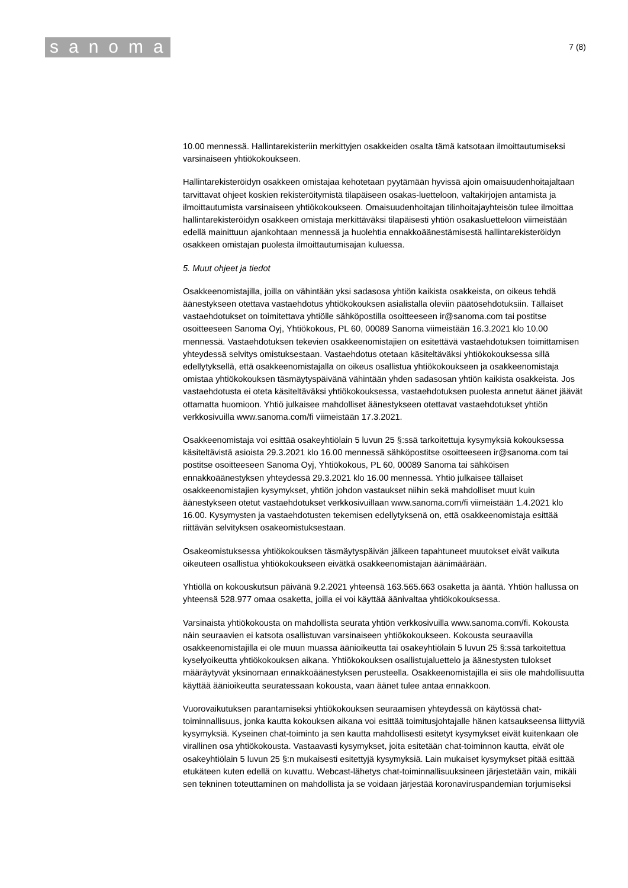sanoma
7 (8)
10.00 mennessä. Hallintarekisteriin merkittyjen osakkeiden osalta tämä katsotaan ilmoittautumiseksi varsinaiseen yhtiökokoukseen.
Hallintarekisteröidyn osakkeen omistajaa kehotetaan pyytämään hyvissä ajoin omaisuudenhoitajaltaan tarvittavat ohjeet koskien rekisteröitymistä tilapäiseen osakas-luetteloon, valtakirjojen antamista ja ilmoittautumista varsinaiseen yhtiökokoukseen. Omaisuudenhoitajan tilinhoitajayhteisön tulee ilmoittaa hallintarekisteröidyn osakkeen omistaja merkittäväksi tilapäisesti yhtiön osakasluetteloon viimeistään edellä mainittuun ajankohtaan mennessä ja huolehtia ennakkoäänestämisestä hallintarekisteröidyn osakkeen omistajan puolesta ilmoittautumisajan kuluessa.
5. Muut ohjeet ja tiedot
Osakkeenomistajilla, joilla on vähintään yksi sadasosa yhtiön kaikista osakkeista, on oikeus tehdä äänestykseen otettava vastaehdotus yhtiökokouksen asialistalla oleviin päätösehdotuksiin. Tällaiset vastaehdotukset on toimitettava yhtiölle sähköpostilla osoitteeseen ir@sanoma.com tai postitse osoitteeseen Sanoma Oyj, Yhtiökokous, PL 60, 00089 Sanoma viimeistään 16.3.2021 klo 10.00 mennessä. Vastaehdotuksen tekevien osakkeenomistajien on esitettävä vastaehdotuksen toimittamisen yhteydessä selvitys omistuksestaan. Vastaehdotus otetaan käsiteltäväksi yhtiökokouksessa sillä edellytyksellä, että osakkeenomistajalla on oikeus osallistua yhtiökokoukseen ja osakkeenomistaja omistaa yhtiökokouksen täsmäytyspäivänä vähintään yhden sadasosan yhtiön kaikista osakkeista. Jos vastaehdotusta ei oteta käsiteltäväksi yhtiökokouksessa, vastaehdotuksen puolesta annetut äänet jäävät ottamatta huomioon. Yhtiö julkaisee mahdolliset äänestykseen otettavat vastaehdotukset yhtiön verkkosivuilla www.sanoma.com/fi viimeistään 17.3.2021.
Osakkeenomistaja voi esittää osakeyhtiölain 5 luvun 25 §:ssä tarkoitettuja kysymyksiä kokouksessa käsiteltävistä asioista 29.3.2021 klo 16.00 mennessä sähköpostitse osoitteeseen ir@sanoma.com tai postitse osoitteeseen Sanoma Oyj, Yhtiökokous, PL 60, 00089 Sanoma tai sähköisen ennakkoäänestyksen yhteydessä 29.3.2021 klo 16.00 mennessä. Yhtiö julkaisee tällaiset osakkeenomistajien kysymykset, yhtiön johdon vastaukset niihin sekä mahdolliset muut kuin äänestykseen otetut vastaehdotukset verkkosivuillaan www.sanoma.com/fi viimeistään 1.4.2021 klo 16.00. Kysymysten ja vastaehdotusten tekemisen edellytyksenä on, että osakkeenomistaja esittää riittävän selvityksen osakeomistuksestaan.
Osakeomistuksessa yhtiökokouksen täsmäytyspäivän jälkeen tapahtuneet muutokset eivät vaikuta oikeuteen osallistua yhtiökokoukseen eivätkä osakkeenomistajan äänimäärään.
Yhtiöllä on kokouskutsun päivänä 9.2.2021 yhteensä 163.565.663 osaketta ja ääntä. Yhtiön hallussa on yhteensä 528.977 omaa osaketta, joilla ei voi käyttää äänivaltaa yhtiökokouksessa.
Varsinaista yhtiökokousta on mahdollista seurata yhtiön verkkosivuilla www.sanoma.com/fi. Kokousta näin seuraavien ei katsota osallistuvan varsinaiseen yhtiökokoukseen. Kokousta seuraavilla osakkeenomistajilla ei ole muun muassa äänioikeutta tai osakeyhtiölain 5 luvun 25 §:ssä tarkoitettua kyselyoikeutta yhtiökokouksen aikana. Yhtiökokouksen osallistujaluettelo ja äänestysten tulokset määräytyvät yksinomaan ennakkoäänestyksen perusteella. Osakkeenomistajilla ei siis ole mahdollisuutta käyttää äänioikeutta seuratessaan kokousta, vaan äänet tulee antaa ennakkoon.
Vuorovaikutuksen parantamiseksi yhtiökokouksen seuraamisen yhteydessä on käytössä chat-toiminnallisuus, jonka kautta kokouksen aikana voi esittää toimitusjohtajalle hänen katsaukseensa liittyviä kysymyksiä. Kyseinen chat-toiminto ja sen kautta mahdollisesti esitetyt kysymykset eivät kuitenkaan ole virallinen osa yhtiökokousta. Vastaavasti kysymykset, joita esitetään chat-toiminnon kautta, eivät ole osakeyhtiölain 5 luvun 25 §:n mukaisesti esitettyjä kysymyksiä. Lain mukaiset kysymykset pitää esittää etukäteen kuten edellä on kuvattu. Webcast-lähetys chat-toiminnallisuuksineen järjestetään vain, mikäli sen tekninen toteuttaminen on mahdollista ja se voidaan järjestää koronaviruspandemian torjumiseksi